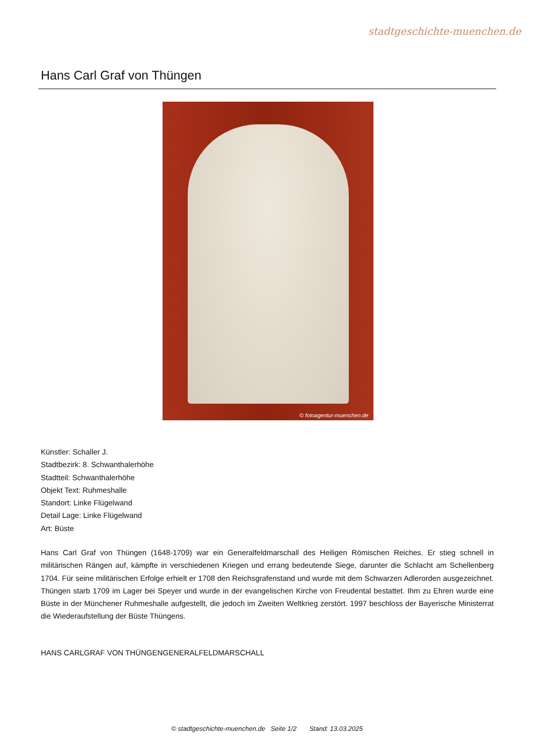stadtgeschichte-muenchen.de
Hans Carl Graf von Thüngen
© fotoagentur-muenchen.de
Künstler: Schaller J.
Stadtbezirk: 8. Schwanthalerhöhe
Stadtteil: Schwanthalerhöhe
Objekt Text: Ruhmeshalle
Standort: Linke Flügelwand
Detail Lage: Linke Flügelwand
Art: Büste
Hans Carl Graf von Thüngen (1648-1709) war ein Generalfeldmarschall des Heiligen Römischen Reiches. Er stieg schnell in militärischen Rängen auf, kämpfte in verschiedenen Kriegen und errang bedeutende Siege, darunter die Schlacht am Schellenberg 1704. Für seine militärischen Erfolge erhielt er 1708 den Reichsgrafenstand und wurde mit dem Schwarzen Adlerorden ausgezeichnet. Thüngen starb 1709 im Lager bei Speyer und wurde in der evangelischen Kirche von Freudental bestattet. Ihm zu Ehren wurde eine Büste in der Münchener Ruhmeshalle aufgestellt, die jedoch im Zweiten Weltkrieg zerstört. 1997 beschloss der Bayerische Ministerrat die Wiederaufstellung der Büste Thüngens.
HANS CARLGRAF VON THÜNGENGENERALFELDMARSCHALL
© stadtgeschichte-muenchen.de Seite 1/2 Stand: 13.03.2025